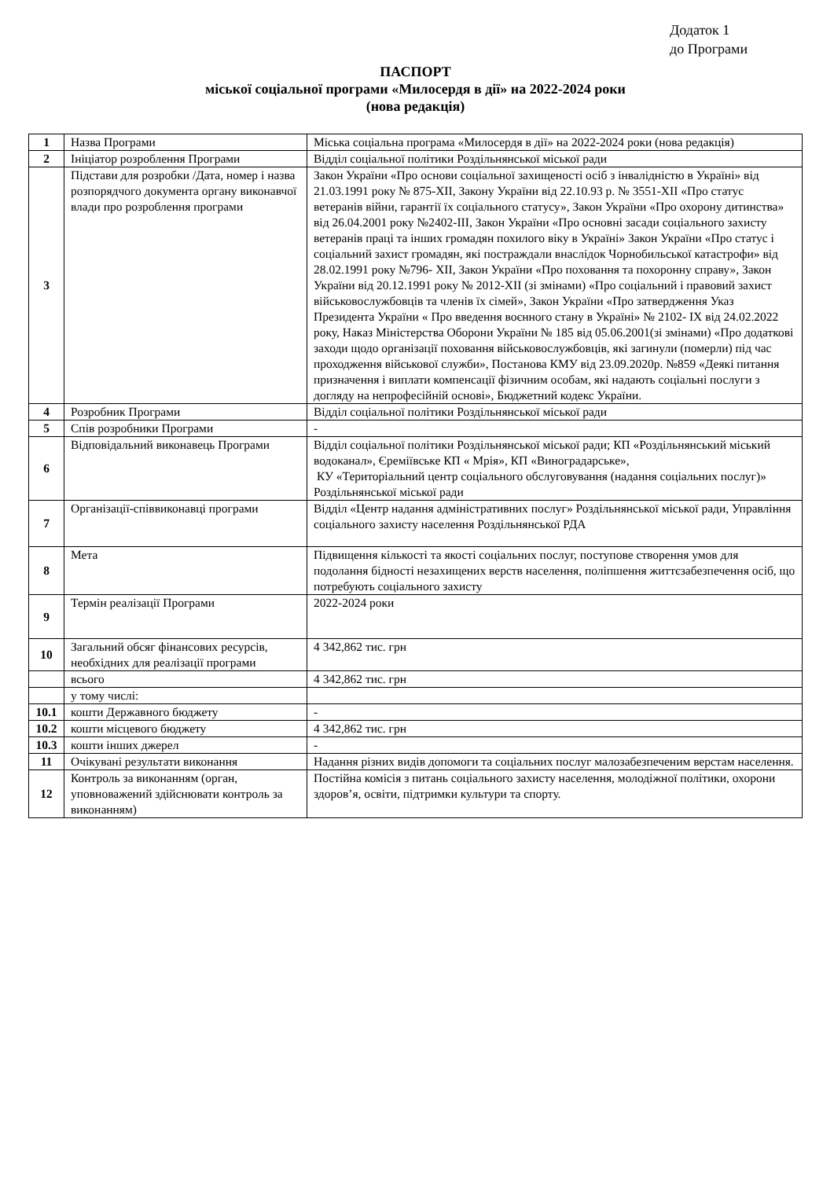Додаток 1
до Програми
ПАСПОРТ
міської соціальної програми «Милосердя в дії» на 2022-2024 роки
(нова редакція)
| 1 | Назва Програми | Міська соціальна програма «Милосердя в дії» на 2022-2024 роки (нова редакція) |
| 2 | Ініціатор розроблення Програми | Відділ соціальної політики Роздільнянської міської ради |
| 3 | Підстави для розробки /Дата, номер і назва розпорядчого документа органу виконавчої влади про розроблення програми | Закон України «Про основи соціальної захищеності осіб з інвалідністю в Україні» від 21.03.1991 року № 875-ХІІ, Закону України від 22.10.93 р. № 3551-XII «Про статус ветеранів війни, гарантії їх соціального статусу», Закон України «Про охорону дитинства» від 26.04.2001 року №2402-ІІІ, Закон України «Про основні засади соціального захисту ветеранів праці та інших громадян похилого віку в Україні» Закон України «Про статус і соціальний захист громадян, які постраждали внаслідок Чорнобильської катастрофи» від 28.02.1991 року №796- ХІІ, Закон України «Про поховання та похоронну справу», Закон України від 20.12.1991 року № 2012-XII (зі змінами) «Про соціальний і правовий захист військовослужбовців та членів їх сімей», Закон України «Про затвердження Указ Президента України « Про введення воєнного стану в Україні» № 2102- ІХ від 24.02.2022 року, Наказ Міністерства Оборони України № 185 від 05.06.2001(зі змінами) «Про додаткові заходи щодо організації поховання військовослужбовців, які загинули (померли) під час проходження військової служби», Постанова КМУ від 23.09.2020р. №859 «Деякі питання призначення і виплати компенсації фізичним особам, які надають соціальні послуги з догляду на непрофесійній основі», Бюджетний кодекс України. |
| 4 | Розробник Програми | Відділ соціальної політики Роздільнянської міської ради |
| 5 | Спів розробники Програми | - |
| 6 | Відповідальний виконавець Програми | Відділ соціальної політики Роздільнянської міської ради; КП «Роздільнянський міський водоканал», Єреміївське КП « Мрія», КП «Виноградарське», КУ «Територіальний центр соціального обслуговування (надання соціальних послуг)» Роздільнянської міської ради |
| 7 | Організації-співвиконавці програми | Відділ «Центр надання адміністративних послуг» Роздільнянської міської ради, Управління соціального захисту населення Роздільнянської РДА |
| 8 | Мета | Підвищення кількості та якості соціальних послуг, поступове створення умов для подолання бідності незахищених верств населення, поліпшення життєзабезпечення осіб, що потребують соціального захисту |
| 9 | Термін реалізації Програми | 2022-2024 роки |
| 10 | Загальний обсяг фінансових ресурсів, необхідних для реалізації програми | 4 342,862 тис. грн |
| | всього | 4 342,862 тис. грн |
| | у тому числі: | |
| 10.1 | кошти Державного бюджету | - |
| 10.2 | кошти місцевого бюджету | 4 342,862 тис. грн |
| 10.3 | кошти інших джерел | - |
| 11 | Очікувані результати виконання | Надання різних видів допомоги та соціальних послуг малозабезпеченим верстам населення. |
| 12 | Контроль за виконанням (орган, уповноважений здійснювати контроль за виконанням) | Постійна комісія з питань соціального захисту населення, молодіжної політики, охорони здоров’я, освіти, підтримки культури та спорту. |